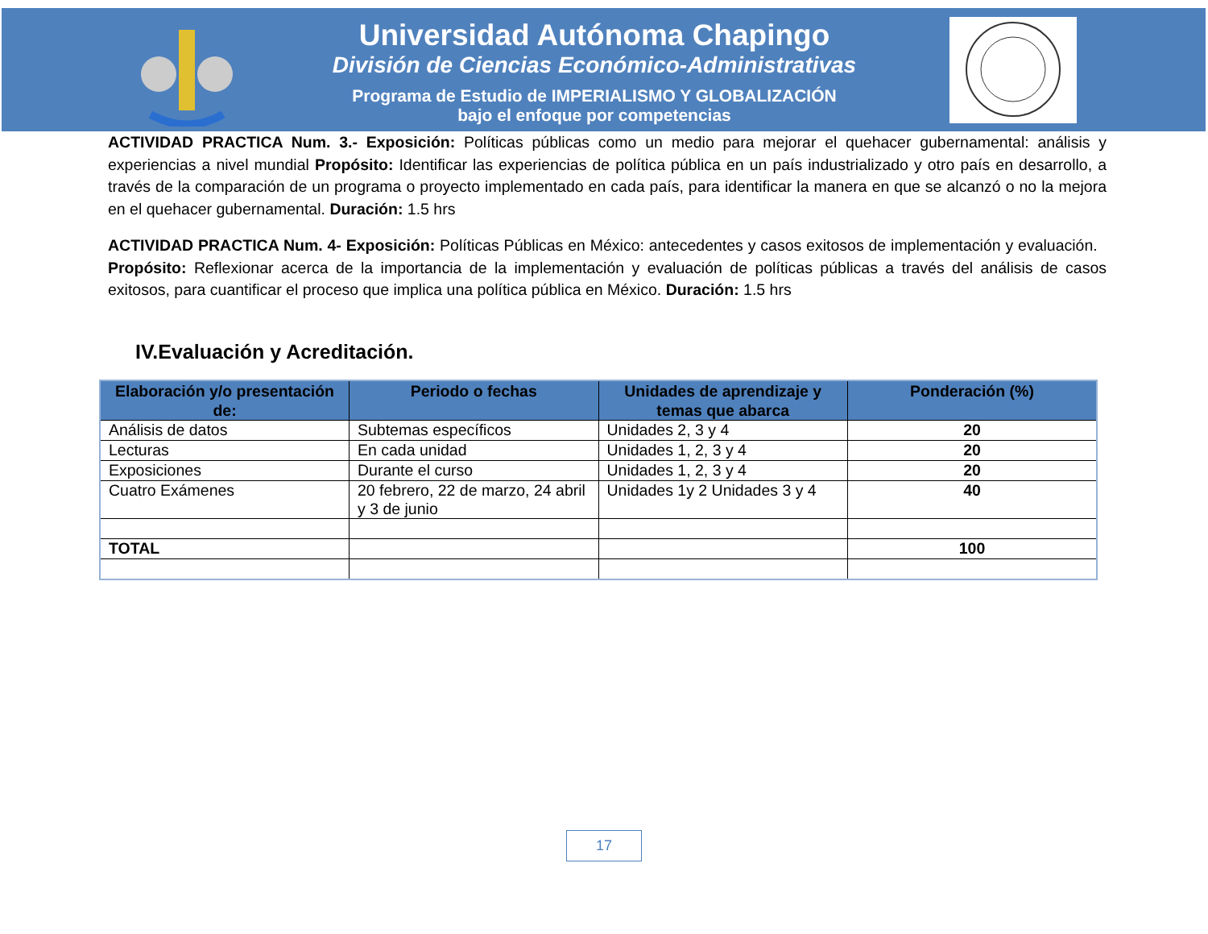Universidad Autónoma Chapingo
División de Ciencias Económico-Administrativas
Programa de Estudio de IMPERIALISMO Y GLOBALIZACIÓN
bajo el enfoque por competencias
ACTIVIDAD PRACTICA Num. 3.- Exposición: Políticas públicas como un medio para mejorar el quehacer gubernamental: análisis y experiencias a nivel mundial Propósito: Identificar las experiencias de política pública en un país industrializado y otro país en desarrollo, a través de la comparación de un programa o proyecto implementado en cada país, para identificar la manera en que se alcanzó o no la mejora en el quehacer gubernamental. Duración: 1.5 hrs
ACTIVIDAD PRACTICA Num. 4- Exposición: Políticas Públicas en México: antecedentes y casos exitosos de implementación y evaluación. Propósito: Reflexionar acerca de la importancia de la implementación y evaluación de políticas públicas a través del análisis de casos exitosos, para cuantificar el proceso que implica una política pública en México. Duración: 1.5 hrs
IV.Evaluación y Acreditación.
| Elaboración y/o presentación de: | Periodo o fechas | Unidades de aprendizaje y temas que abarca | Ponderación (%) |
| --- | --- | --- | --- |
| Análisis de datos | Subtemas específicos | Unidades 2, 3 y 4 | 20 |
| Lecturas | En cada unidad | Unidades 1, 2, 3 y 4 | 20 |
| Exposiciones | Durante el curso | Unidades 1, 2, 3 y 4 | 20 |
| Cuatro Exámenes | 20 febrero, 22 de marzo, 24 abril y 3 de junio | Unidades 1y 2 Unidades 3 y 4 | 40 |
| TOTAL | | | 100 |
17